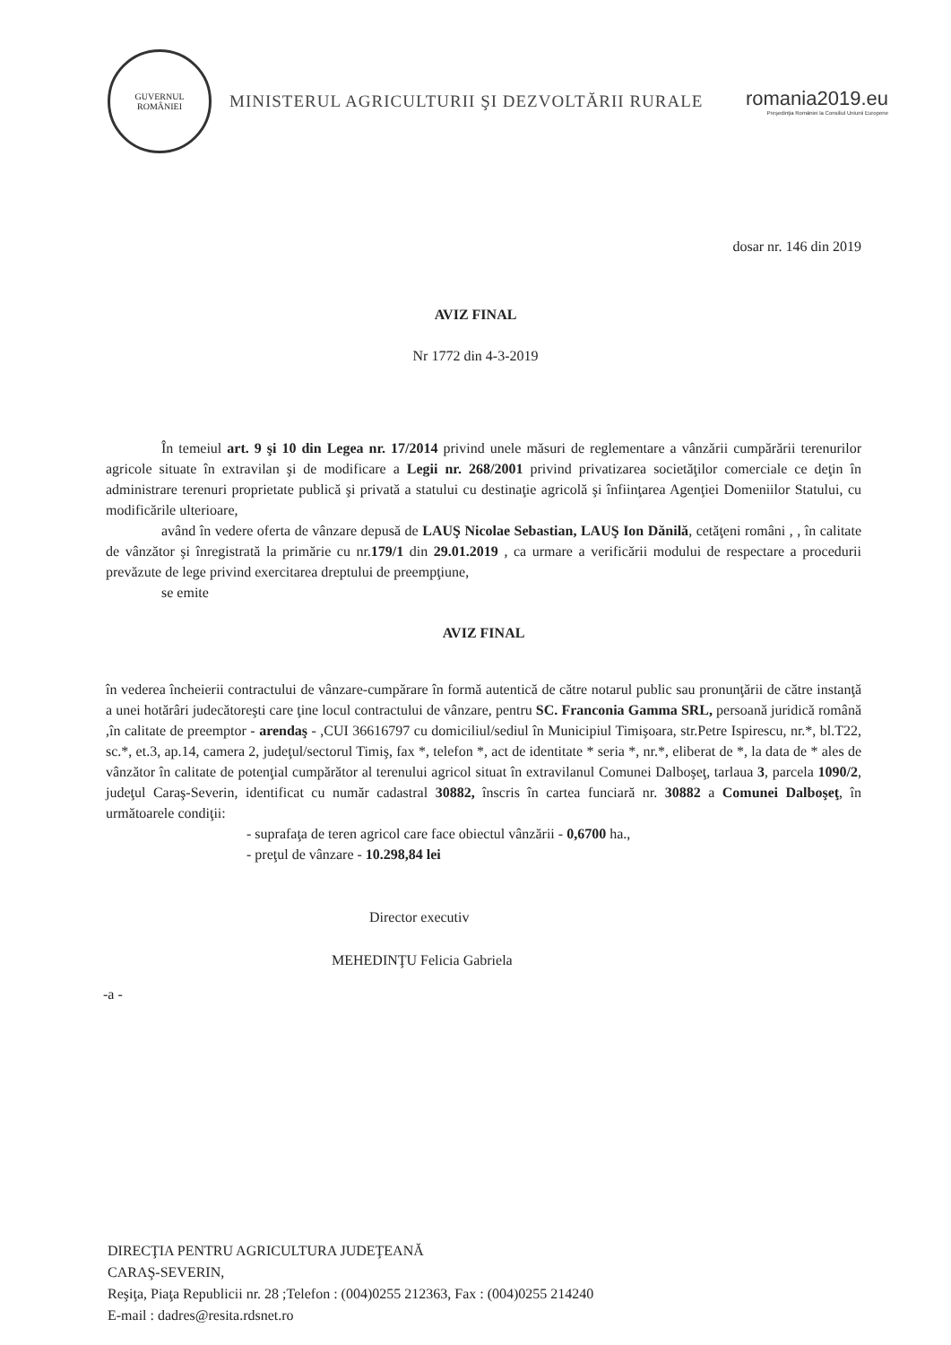GUVERNUL
ROMÂNIEI
MINISTERUL AGRICULTURII ŞI DEZVOLTĂRII RURALE
romania2019.eu
Preşedinţia României la Consiliul Uniunii Europene
dosar nr. 146 din 2019
AVIZ FINAL
Nr 1772 din 4-3-2019
În temeiul art. 9 şi 10 din Legea nr. 17/2014 privind unele măsuri de reglementare a vânzării cumpărării terenurilor agricole situate în extravilan şi de modificare a Legii nr. 268/2001 privind privatizarea societăţilor comerciale ce deţin în administrare terenuri proprietate publică şi privată a statului cu destinaţie agricolă şi înfiinţarea Agenţiei Domeniilor Statului, cu modificările ulterioare,
având în vedere oferta de vânzare depusă de LAUŞ Nicolae Sebastian, LAUŞ Ion Dănilă, cetăţeni români , , în calitate de vânzător şi înregistrată la primărie cu nr.179/1 din 29.01.2019 , ca urmare a verificării modului de respectare a procedurii prevăzute de lege privind exercitarea dreptului de preempţiune,
se emite
AVIZ FINAL
în vederea încheierii contractului de vânzare-cumpărare în formă autentică de către notarul public sau pronunţării de către instanţă a unei hotărâri judecătoreşti care ţine locul contractului de vânzare, pentru SC. Franconia Gamma SRL, persoană juridică română ,în calitate de preemptor - arendaş - ,CUI 36616797 cu domiciliul/sediul în Municipiul Timişoara, str.Petre Ispirescu, nr.*, bl.T22, sc.*, et.3, ap.14, camera 2, judeţul/sectorul Timiş, fax *, telefon *, act de identitate * seria *, nr.*, eliberat de *, la data de * ales de vânzător în calitate de potenţial cumpărător al terenului agricol situat în extravilanul Comunei Dalboşeţ, tarlaua 3, parcela 1090/2, judeţul Caraş-Severin, identificat cu număr cadastral 30882, înscris în cartea funciară nr. 30882 a Comunei Dalboşeţ, în următoarele condiţii:
- suprafaţa de teren agricol care face obiectul vânzării - 0,6700 ha.,
- preţul de vânzare - 10.298,84 lei
Director executiv
MEHEDINŢU Felicia Gabriela
-a -
DIRECŢIA PENTRU AGRICULTURA JUDEŢEANĂ
CARAŞ-SEVERIN,
Reşiţa, Piaţa Republicii nr. 28 ;Telefon : (004)0255 212363, Fax : (004)0255 214240
E-mail : dadres@resita.rdsnet.ro